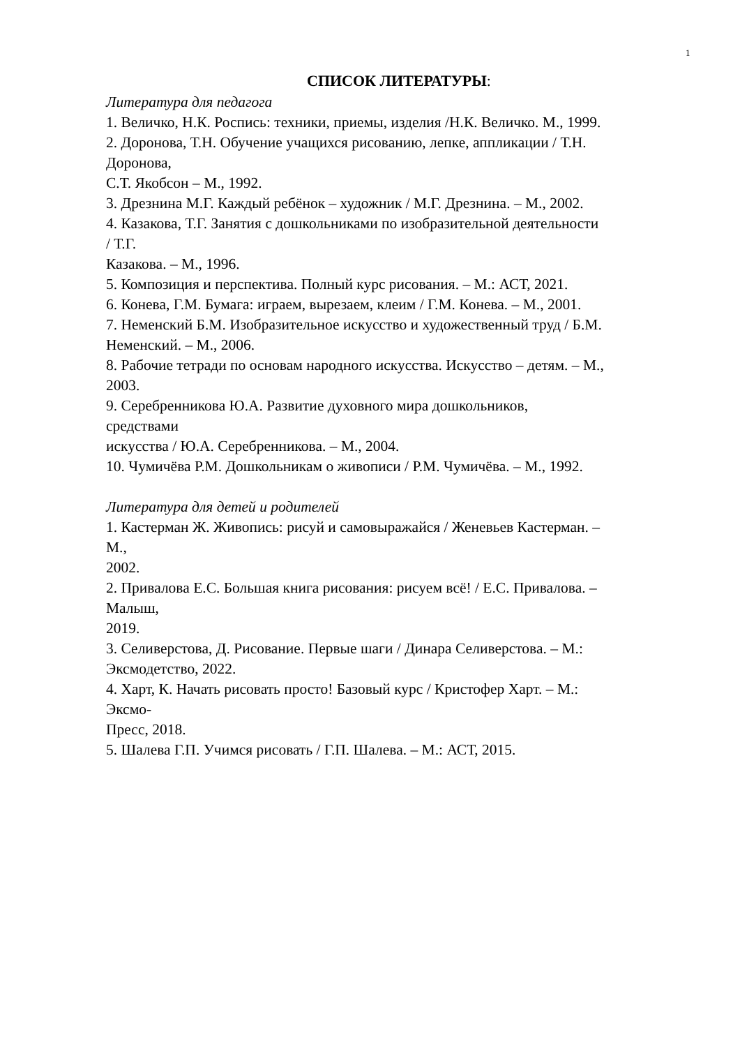1
СПИСОК ЛИТЕРАТУРЫ:
Литература для педагога
1. Величко, Н.К. Роспись: техники, приемы, изделия /Н.К. Величко. М., 1999.
2. Доронова, Т.Н. Обучение учащихся рисованию, лепке, аппликации / Т.Н.
Доронова,
С.Т. Якобсон – М., 1992.
3. Дрезнина М.Г. Каждый ребёнок – художник / М.Г. Дрезнина. – М., 2002.
4. Казакова, Т.Г. Занятия с дошкольниками по изобразительной деятельности
/ Т.Г.
Казакова. – М., 1996.
5. Композиция и перспектива. Полный курс рисования. – М.: АСТ, 2021.
6. Конева, Г.М. Бумага: играем, вырезаем, клеим / Г.М. Конева. – М., 2001.
7. Неменский Б.М. Изобразительное искусство и художественный труд / Б.М.
Неменский. – М., 2006.
8. Рабочие тетради по основам народного искусства. Искусство – детям. – М.,
2003.
9. Серебренникова Ю.А. Развитие духовного мира дошкольников,
средствами
искусства / Ю.А. Серебренникова. – М., 2004.
10. Чумичёва Р.М. Дошкольникам о живописи / Р.М. Чумичёва. – М., 1992.
Литература для детей и родителей
1. Кастерман Ж. Живопись: рисуй и самовыражайся / Женевьев Кастерман. –
М.,
2002.
2. Привалова Е.С. Большая книга рисования: рисуем всё! / Е.С. Привалова. –
Малыш,
2019.
3. Селиверстова, Д. Рисование. Первые шаги / Динара Селиверстова. – М.:
Эксмодетство, 2022.
4. Харт, К. Начать рисовать просто! Базовый курс / Кристофер Харт. – М.:
Эксмо-
Пресс, 2018.
5. Шалева Г.П. Учимся рисовать / Г.П. Шалева. – М.: АСТ, 2015.